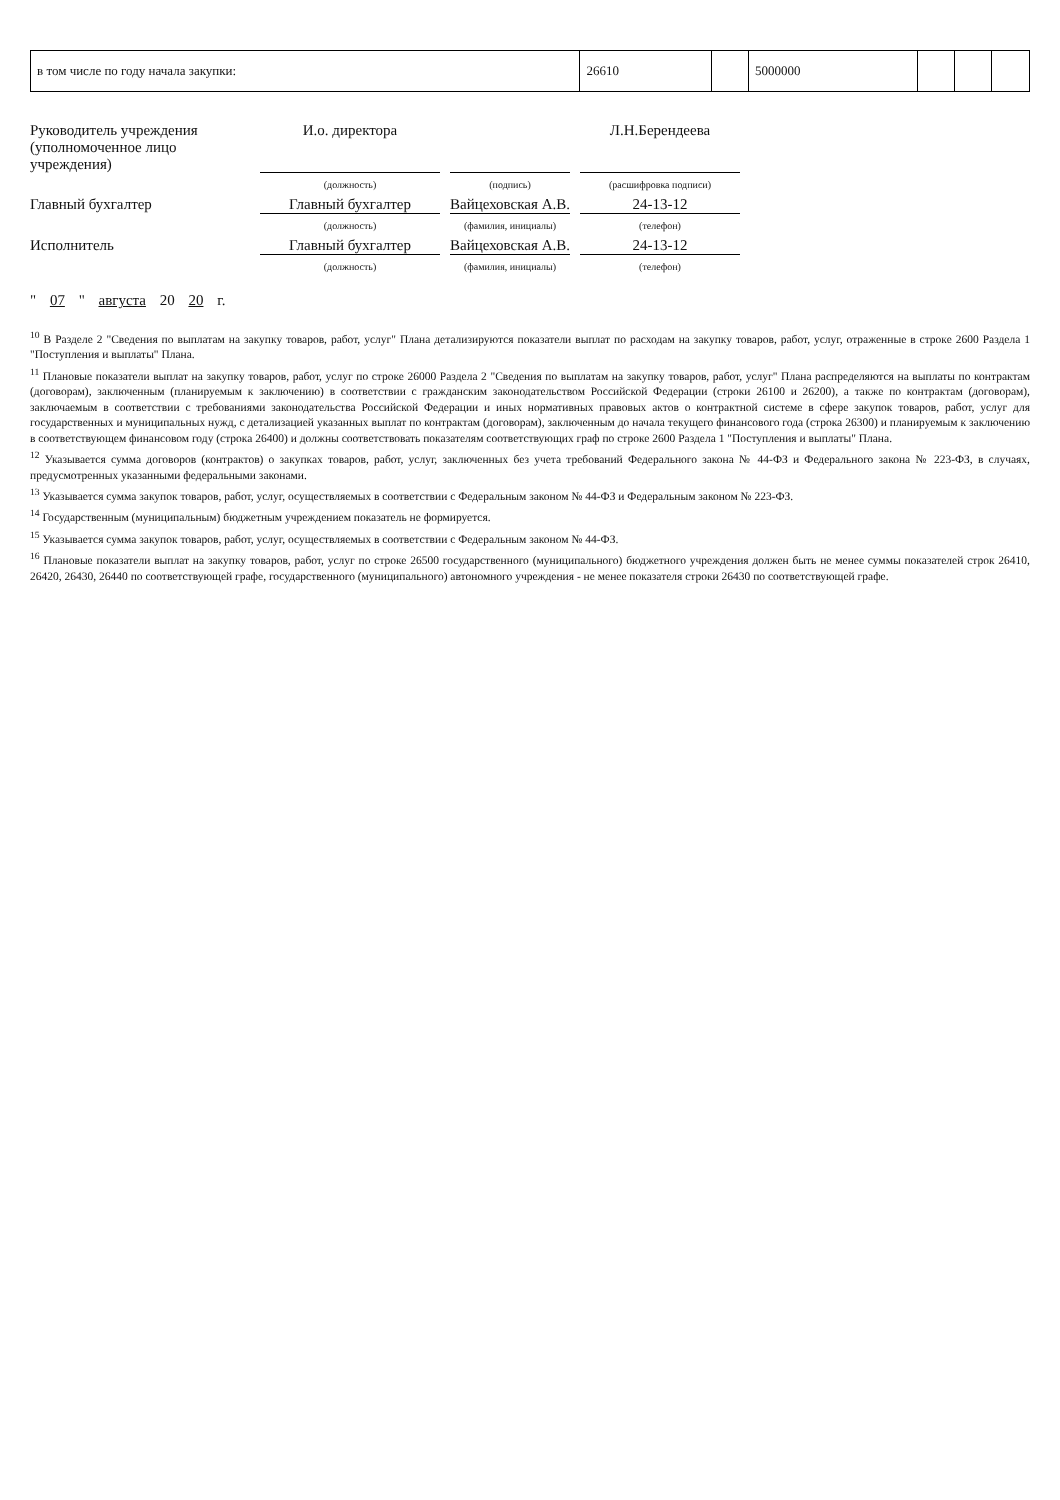| в том числе по году начала закупки: | 26610 | | 5000000 | | | |
Руководитель учреждения
(уполномоченное лицо учреждения)
И.о. директора
Л.Н.Берендеева
(должность)
(подпись)
(расшифровка подписи)
Главный бухгалтер
Главный бухгалтер
Вайцеховская А.В.
24-13-12
(должность)
(фамилия, инициалы)
(телефон)
Исполнитель
Главный бухгалтер
Вайцеховская А.В.
24-13-12
(должность)
(фамилия, инициалы)
(телефон)
" 07 " августа 20 20 г.
<sup>10</sup> В Разделе 2 "Сведения по выплатам на закупку товаров, работ, услуг" Плана детализируются показатели выплат по расходам на закупку товаров, работ, услуг, отраженные в строке 2600 Раздела 1 "Поступления и выплаты" Плана.
<sup>11</sup> Плановые показатели выплат на закупку товаров, работ, услуг по строке 26000 Раздела 2 "Сведения по выплатам на закупку товаров, работ, услуг" Плана распределяются на выплаты по контрактам (договорам), заключенным (планируемым к заключению) в соответствии с гражданским законодательством Российской Федерации (строки 26100 и 26200), а также по контрактам (договорам), заключаемым в соответствии с требованиями законодательства Российской Федерации и иных нормативных правовых актов о контрактной системе в сфере закупок товаров, работ, услуг для государственных и муниципальных нужд, с детализацией указанных выплат по контрактам (договорам), заключенным до начала текущего финансового года (строка 26300) и планируемым к заключению в соответствующем финансовом году (строка 26400) и должны соответствовать показателям соответствующих граф по строке 2600 Раздела 1 "Поступления и выплаты" Плана.
<sup>12</sup> Указывается сумма договоров (контрактов) о закупках товаров, работ, услуг, заключенных без учета требований Федерального закона № 44-ФЗ и Федерального закона № 223-ФЗ, в случаях, предусмотренных указанными федеральными законами.
<sup>13</sup> Указывается сумма закупок товаров, работ, услуг, осуществляемых в соответствии с Федеральным законом № 44-ФЗ и Федеральным законом № 223-ФЗ.
<sup>14</sup> Государственным (муниципальным) бюджетным учреждением показатель не формируется.
<sup>15</sup> Указывается сумма закупок товаров, работ, услуг, осуществляемых в соответствии с Федеральным законом № 44-ФЗ.
<sup>16</sup> Плановые показатели выплат на закупку товаров, работ, услуг по строке 26500 государственного (муниципального) бюджетного учреждения должен быть не менее суммы показателей строк 26410, 26420, 26430, 26440 по соответствующей графе, государственного (муниципального) автономного учреждения - не менее показателя строки 26430 по соответствующей графе.